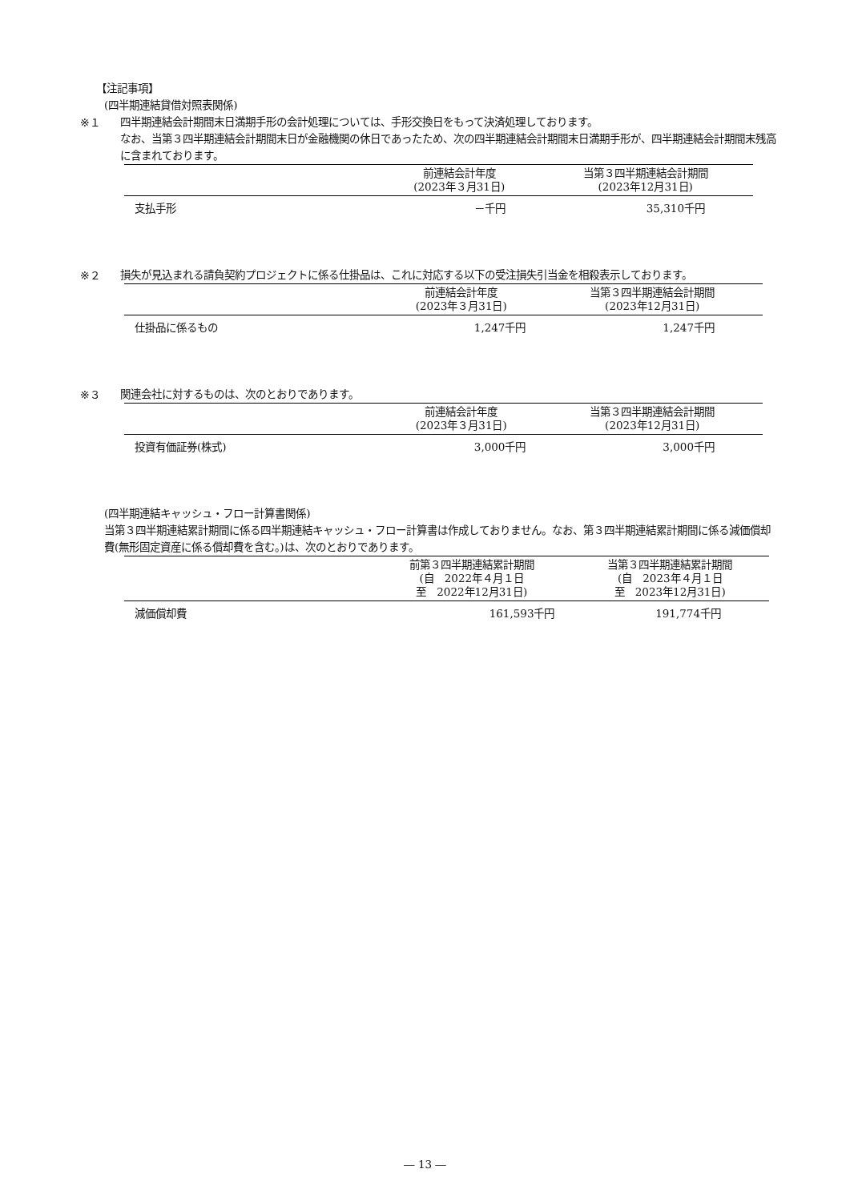【注記事項】
(四半期連結貸借対照表関係)
※１
四半期連結会計期間末日満期手形の会計処理については、手形交換日をもって決済処理しております。
なお、当第３四半期連結会計期間末日が金融機関の休日であったため、次の四半期連結会計期間末日満期手形が、四半期連結会計期間末残高に含まれております。
| | 前連結会計年度 (2023年３月31日) | 当第３四半期連結会計期間 (2023年12月31日) |
| --- | --- | --- |
| 支払手形 | －千円 | 35,310千円 |
※２
損失が見込まれる請負契約プロジェクトに係る仕掛品は、これに対応する以下の受注損失引当金を相殺表示しております。
| | 前連結会計年度 (2023年３月31日) | 当第３四半期連結会計期間 (2023年12月31日) |
| --- | --- | --- |
| 仕掛品に係るもの | 1,247千円 | 1,247千円 |
※３
関連会社に対するものは、次のとおりであります。
| | 前連結会計年度 (2023年３月31日) | 当第３四半期連結会計期間 (2023年12月31日) |
| --- | --- | --- |
| 投資有価証券(株式) | 3,000千円 | 3,000千円 |
(四半期連結キャッシュ・フロー計算書関係)
当第３四半期連結累計期間に係る四半期連結キャッシュ・フロー計算書は作成しておりません。なお、第３四半期連結累計期間に係る減価償却費(無形固定資産に係る償却費を含む。)は、次のとおりであります。
| | 前第３四半期連結累計期間 (自 2022年４月１日 至 2022年12月31日) | 当第３四半期連結累計期間 (自 2023年４月１日 至 2023年12月31日) |
| --- | --- | --- |
| 減価償却費 | 161,593千円 | 191,774千円 |
― 13 ―